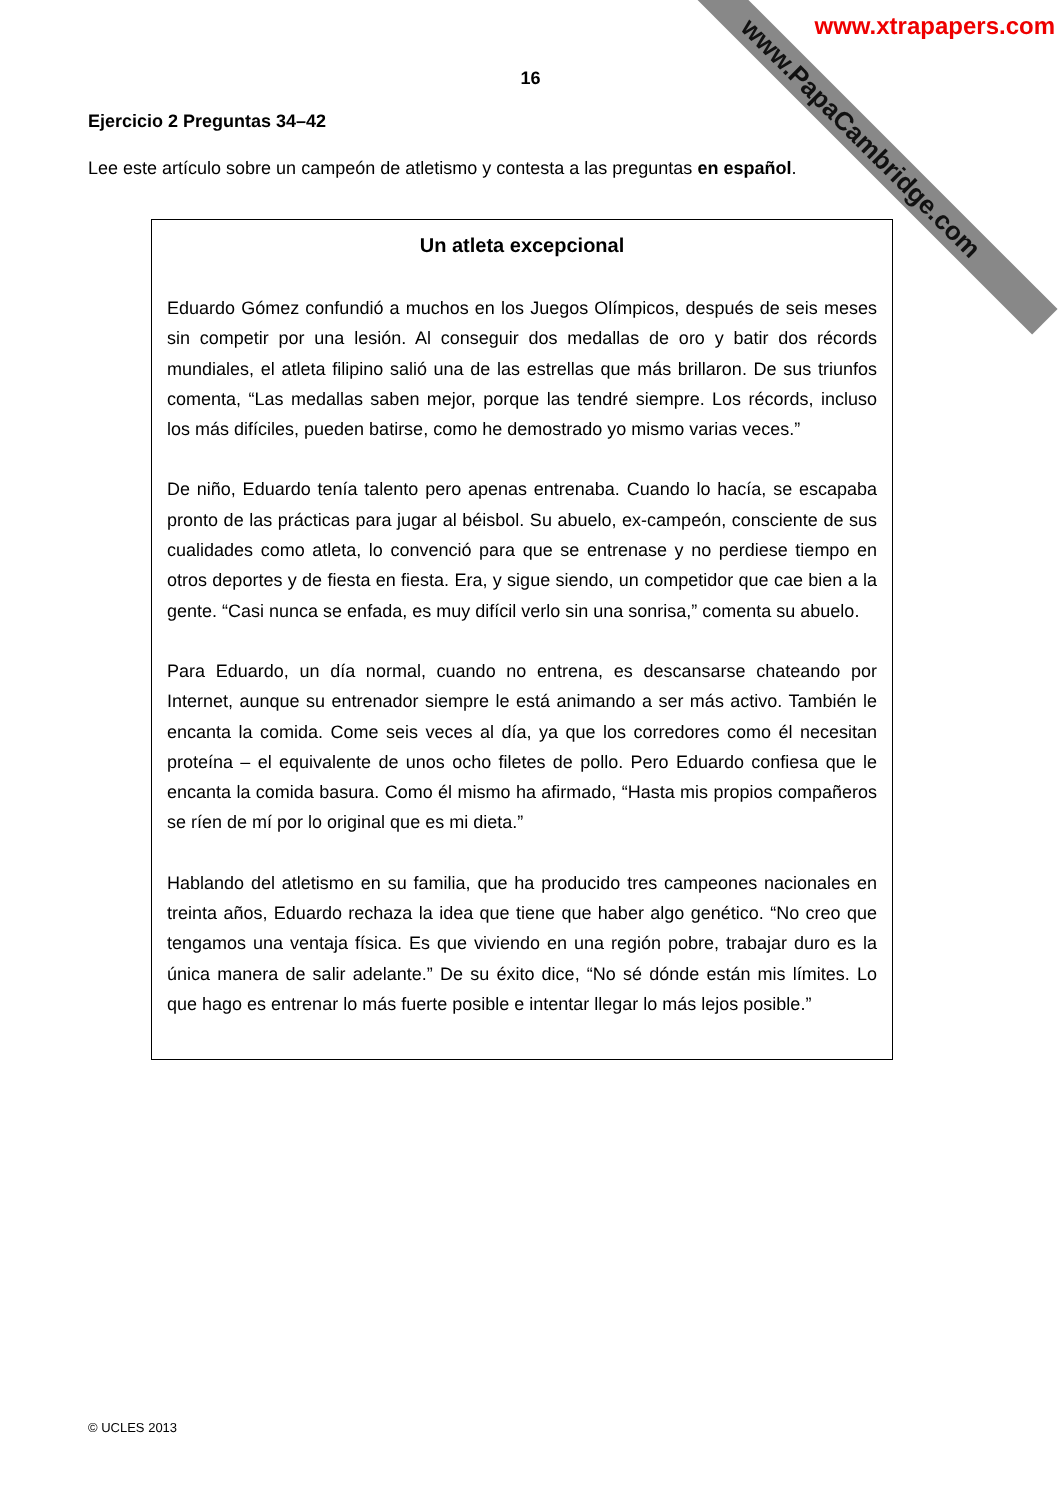www.PapaCambridge.com
www.xtrapapers.com
16
Ejercicio 2 Preguntas 34–42
Lee este artículo sobre un campeón de atletismo y contesta a las preguntas en español.
Un atleta excepcional
Eduardo Gómez confundió a muchos en los Juegos Olímpicos, después de seis meses sin competir por una lesión. Al conseguir dos medallas de oro y batir dos récords mundiales, el atleta filipino salió una de las estrellas que más brillaron. De sus triunfos comenta, “Las medallas saben mejor, porque las tendré siempre. Los récords, incluso los más difíciles, pueden batirse, como he demostrado yo mismo varias veces.”
De niño, Eduardo tenía talento pero apenas entrenaba. Cuando lo hacía, se escapaba pronto de las prácticas para jugar al béisbol. Su abuelo, ex-campeón, consciente de sus cualidades como atleta, lo convenció para que se entrenase y no perdiese tiempo en otros deportes y de fiesta en fiesta. Era, y sigue siendo, un competidor que cae bien a la gente. “Casi nunca se enfada, es muy difícil verlo sin una sonrisa,” comenta su abuelo.
Para Eduardo, un día normal, cuando no entrena, es descansarse chateando por Internet, aunque su entrenador siempre le está animando a ser más activo. También le encanta la comida. Come seis veces al día, ya que los corredores como él necesitan proteína – el equivalente de unos ocho filetes de pollo. Pero Eduardo confiesa que le encanta la comida basura. Como él mismo ha afirmado, “Hasta mis propios compañeros se ríen de mí por lo original que es mi dieta.”
Hablando del atletismo en su familia, que ha producido tres campeones nacionales en treinta años, Eduardo rechaza la idea que tiene que haber algo genético. “No creo que tengamos una ventaja física. Es que viviendo en una región pobre, trabajar duro es la única manera de salir adelante.” De su éxito dice, “No sé dónde están mis límites. Lo que hago es entrenar lo más fuerte posible e intentar llegar lo más lejos posible.”
© UCLES 2013